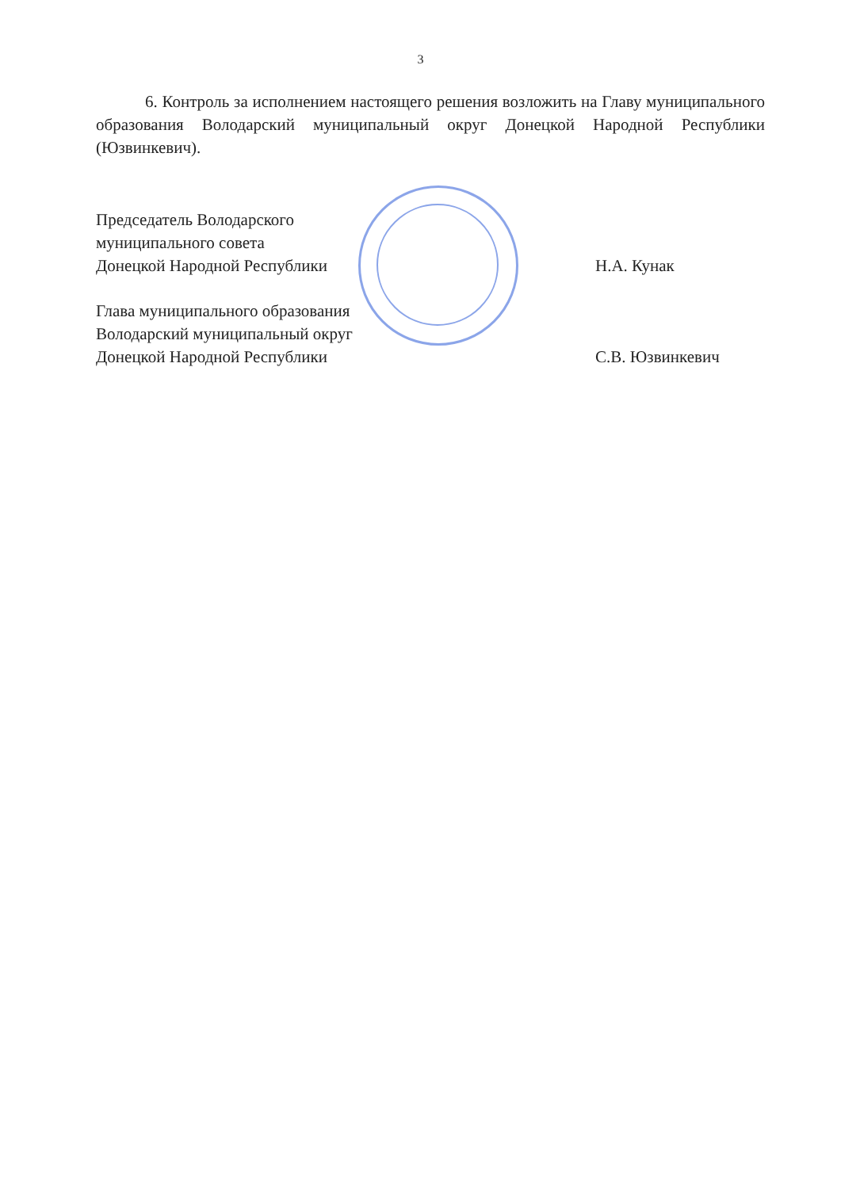3
6. Контроль за исполнением настоящего решения возложить на Главу муниципального образования Володарский муниципальный округ Донецкой Народной Республики (Юзвинкевич).
Председатель Володарского
муниципального совета
Донецкой Народной Республики
Н.А. Кунак
Глава муниципального образования
Володарский муниципальный округ
Донецкой Народной Республики
С.В. Юзвинкевич